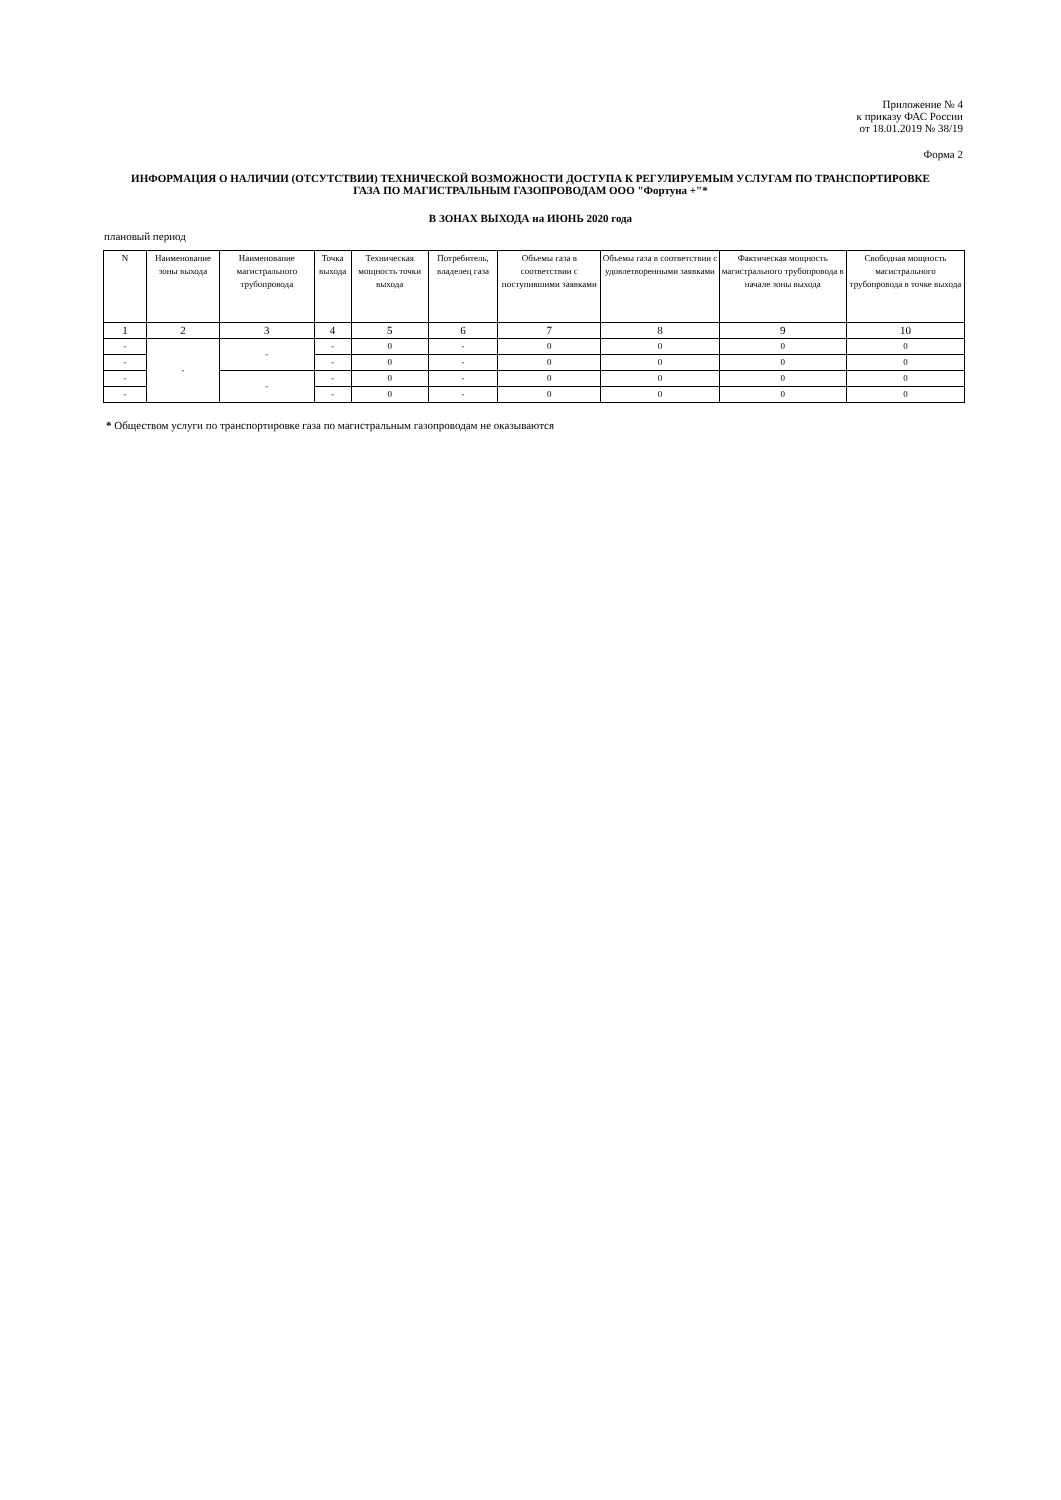Приложение № 4
к приказу ФАС России
от 18.01.2019 № 38/19
Форма 2
ИНФОРМАЦИЯ О НАЛИЧИИ (ОТСУТСТВИИ) ТЕХНИЧЕСКОЙ ВОЗМОЖНОСТИ ДОСТУПА К РЕГУЛИРУЕМЫМ УСЛУГАМ ПО ТРАНСПОРТИРОВКЕ ГАЗА ПО МАГИСТРАЛЬНЫМ ГАЗОПРОВОДАМ ООО "Фортуна +"*
В ЗОНАХ ВЫХОДА на ИЮНЬ 2020 года
плановый период
| N | Наименование зоны выхода | Наименование магистрального трубопровода | Точка выхода | Техническая мощность точки выхода | Потребитель, владелец газа | Объемы газа в соответствии с поступившими заявками | Объемы газа в соответствии с удовлетворенными заявками | Фактическая мощность магистрального трубопровода в начале зоны выхода | Свободная мощность магистрального трубопровода в точке выхода |
| --- | --- | --- | --- | --- | --- | --- | --- | --- | --- |
| 1 | 2 | 3 | 4 | 5 | 6 | 7 | 8 | 9 | 10 |
| - | - | - | - | 0 | - | 0 | 0 | 0 | 0 |
| - | | | - | 0 | - | 0 | 0 | 0 | 0 |
| - | | - | - | 0 | - | 0 | 0 | 0 | 0 |
| - | | | - | 0 | - | 0 | 0 | 0 | 0 |
* Обществом услуги по транспортировке газа по магистральным газопроводам не оказываются